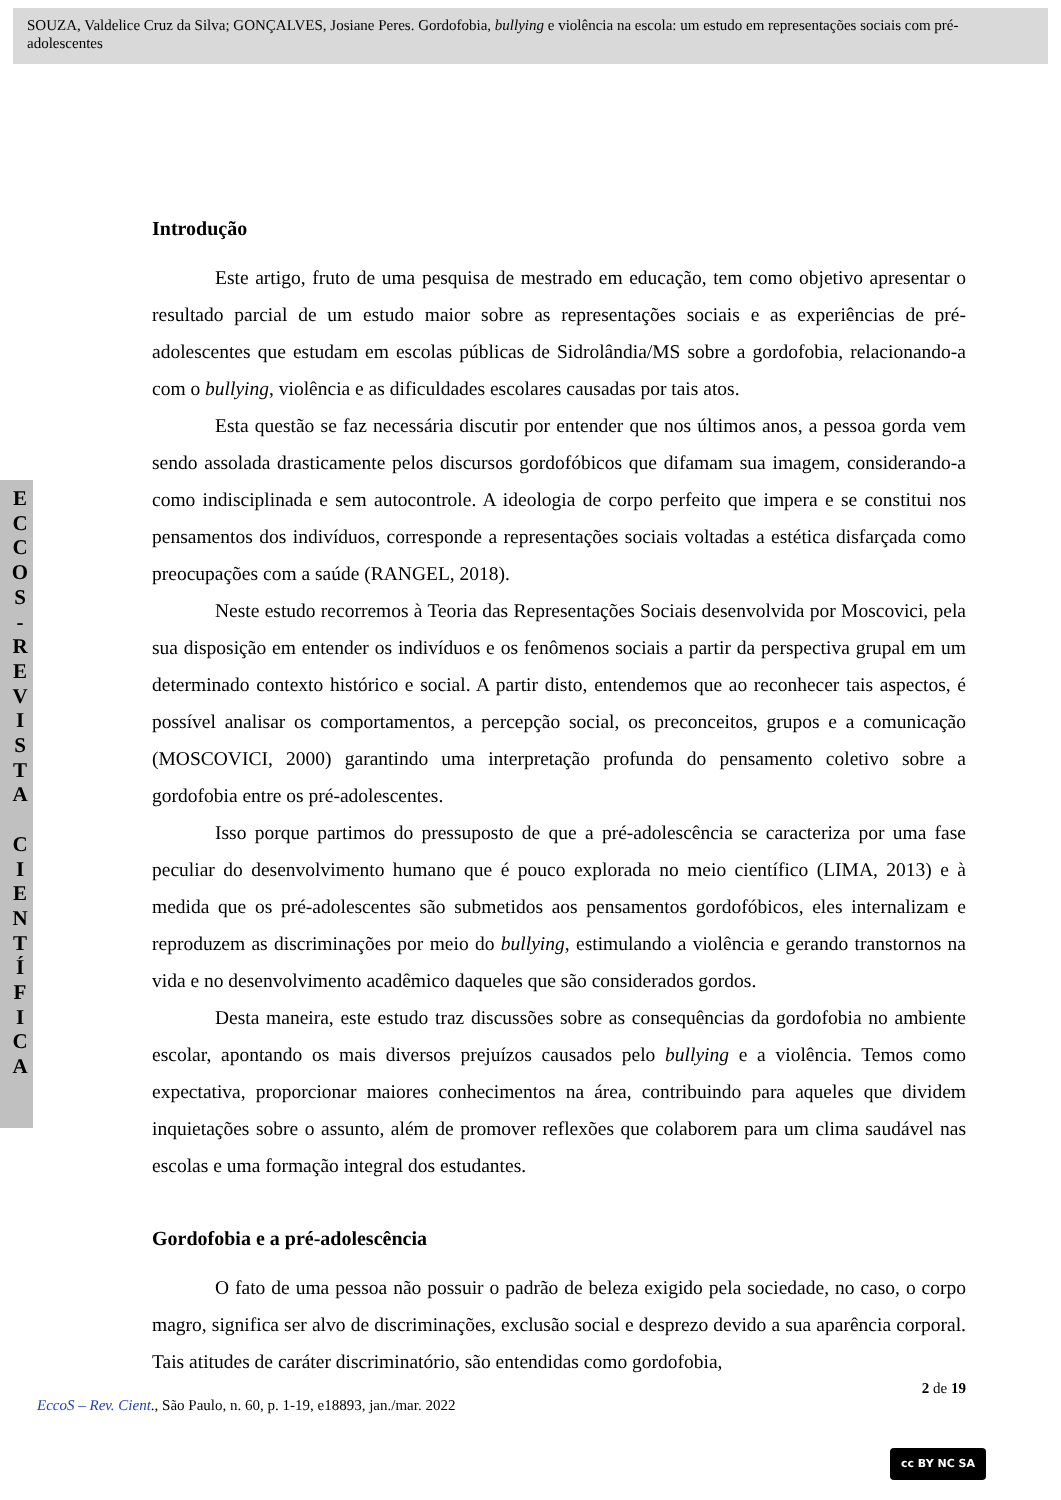SOUZA, Valdelice Cruz da Silva; GONÇALVES, Josiane Peres. Gordofobia, bullying e violência na escola: um estudo em representações sociais com pré-adolescentes
E
C
C
O
S
-
R
E
V
I
S
T
A
C
I
E
N
T
Í
F
I
C
A
Introdução
Este artigo, fruto de uma pesquisa de mestrado em educação, tem como objetivo apresentar o resultado parcial de um estudo maior sobre as representações sociais e as experiências de pré-adolescentes que estudam em escolas públicas de Sidrolândia/MS sobre a gordofobia, relacionando-a com o bullying, violência e as dificuldades escolares causadas por tais atos.
Esta questão se faz necessária discutir por entender que nos últimos anos, a pessoa gorda vem sendo assolada drasticamente pelos discursos gordofóbicos que difamam sua imagem, considerando-a como indisciplinada e sem autocontrole. A ideologia de corpo perfeito que impera e se constitui nos pensamentos dos indivíduos, corresponde a representações sociais voltadas a estética disfarçada como preocupações com a saúde (RANGEL, 2018).
Neste estudo recorremos à Teoria das Representações Sociais desenvolvida por Moscovici, pela sua disposição em entender os indivíduos e os fenômenos sociais a partir da perspectiva grupal em um determinado contexto histórico e social. A partir disto, entendemos que ao reconhecer tais aspectos, é possível analisar os comportamentos, a percepção social, os preconceitos, grupos e a comunicação (MOSCOVICI, 2000) garantindo uma interpretação profunda do pensamento coletivo sobre a gordofobia entre os pré-adolescentes.
Isso porque partimos do pressuposto de que a pré-adolescência se caracteriza por uma fase peculiar do desenvolvimento humano que é pouco explorada no meio científico (LIMA, 2013) e à medida que os pré-adolescentes são submetidos aos pensamentos gordofóbicos, eles internalizam e reproduzem as discriminações por meio do bullying, estimulando a violência e gerando transtornos na vida e no desenvolvimento acadêmico daqueles que são considerados gordos.
Desta maneira, este estudo traz discussões sobre as consequências da gordofobia no ambiente escolar, apontando os mais diversos prejuízos causados pelo bullying e a violência. Temos como expectativa, proporcionar maiores conhecimentos na área, contribuindo para aqueles que dividem inquietações sobre o assunto, além de promover reflexões que colaborem para um clima saudável nas escolas e uma formação integral dos estudantes.
Gordofobia e a pré-adolescência
O fato de uma pessoa não possuir o padrão de beleza exigido pela sociedade, no caso, o corpo magro, significa ser alvo de discriminações, exclusão social e desprezo devido a sua aparência corporal. Tais atitudes de caráter discriminatório, são entendidas como gordofobia,
2 de 19
EccoS – Rev. Cient., São Paulo, n. 60, p. 1-19, e18893, jan./mar. 2022
cc BY NC SA